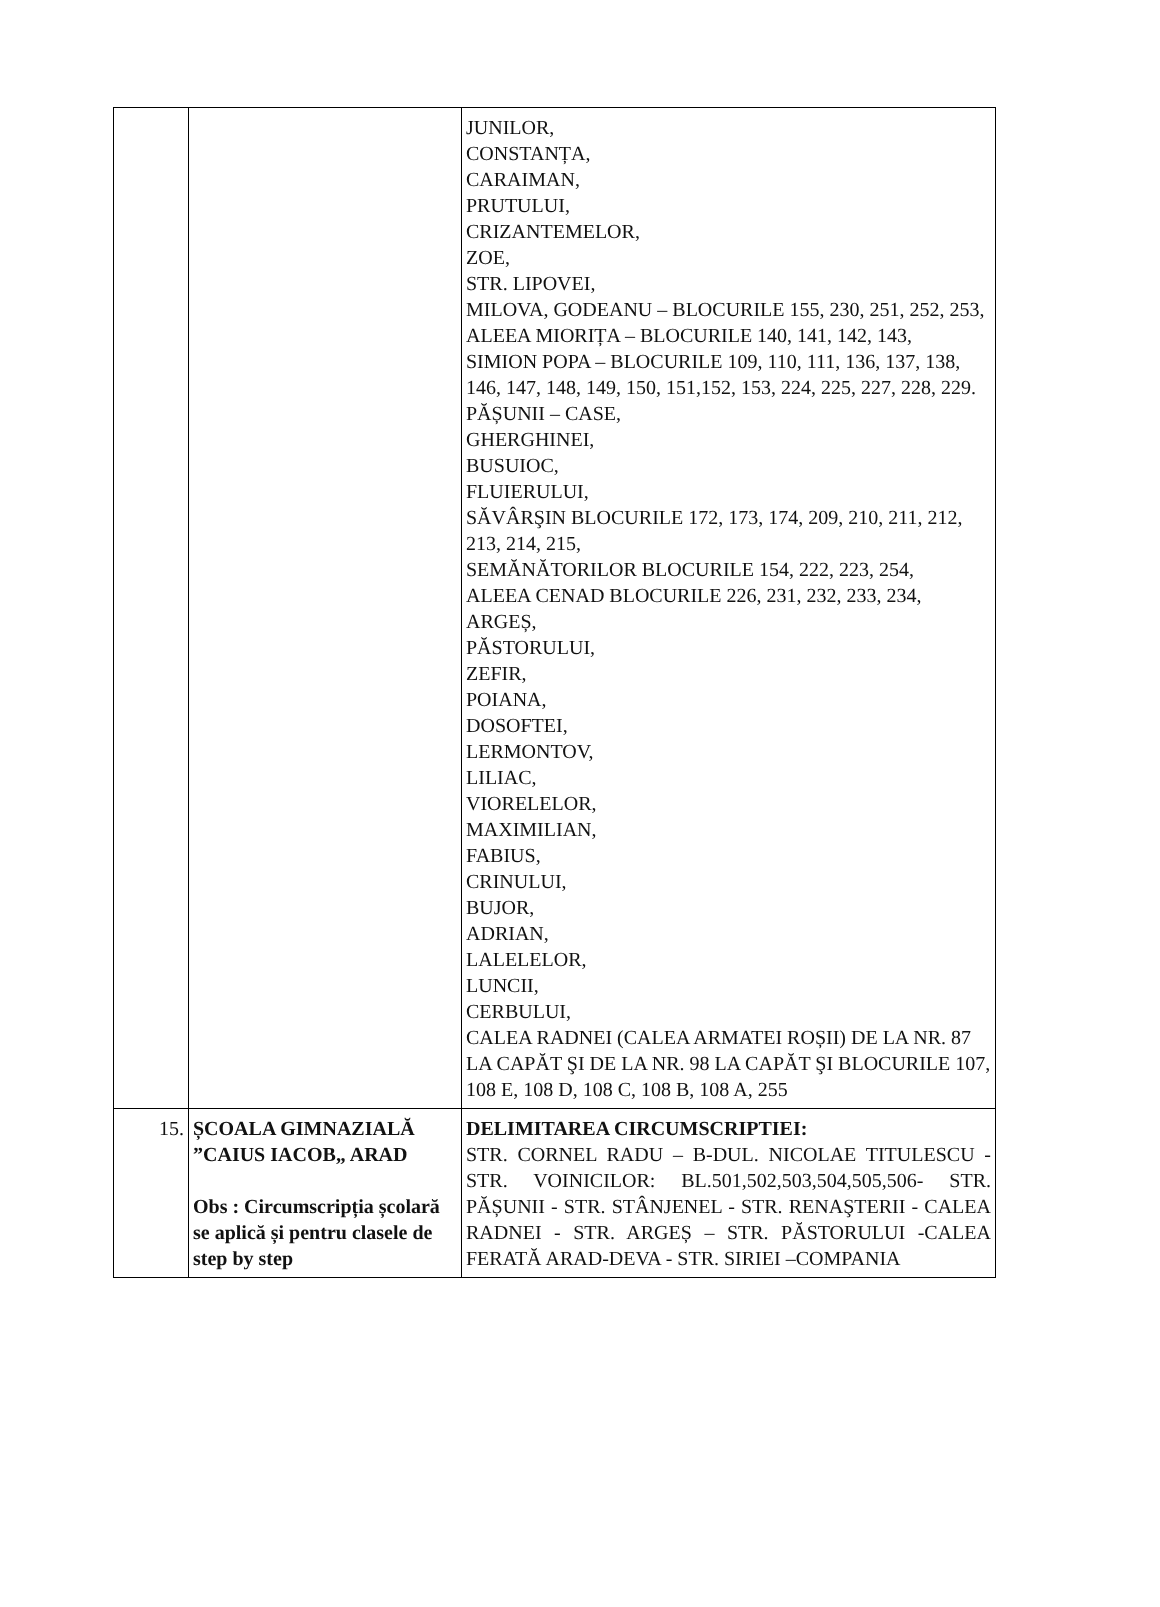| | | JUNILOR, CONSTANȚA, CARAIMAN, PRUTULUI, CRIZANTEMELOR, ZOE, STR. LIPOVEI, MILOVA, GODEANU – BLOCURILE 155, 230, 251, 252, 253, ALEEA MIORIȚA – BLOCURILE 140, 141, 142, 143, SIMION POPA – BLOCURILE 109, 110, 111, 136, 137, 138, 146, 147, 148, 149, 150, 151,152, 153, 224, 225, 227, 228, 229. PĂȘUNII – CASE, GHERGHINEI, BUSUIOC, FLUIERULUI, SĂVÂRŞIN BLOCURILE 172, 173, 174, 209, 210, 211, 212, 213, 214, 215, SEMĂNĂTORILOR BLOCURILE 154, 222, 223, 254, ALEEA CENAD BLOCURILE 226, 231, 232, 233, 234, ARGEȘ, PĂSTORULUI, ZEFIR, POIANA, DOSOFTEI, LERMONTOV, LILIAC, VIORELELOR, MAXIMILIAN, FABIUS, CRINULUI, BUJOR, ADRIAN, LALELELOR, LUNCII, CERBULUI, CALEA RADNEI (CALEA ARMATEI ROȘII) DE LA NR. 87 LA CAPĂT ŞI DE LA NR. 98 LA CAPĂT ŞI BLOCURILE 107, 108 E, 108 D, 108 C, 108 B, 108 A, 255 |
| 15. | ȘCOALA GIMNAZIALĂ ”CAIUS IACOB„ ARAD Obs : Circumscripția școlară se aplică și pentru clasele de step by step | DELIMITAREA CIRCUMSCRIPTIEI: STR. CORNEL RADU – B-DUL. NICOLAE TITULESCU - STR. VOINICILOR: BL.501,502,503,504,505,506- STR. PĂȘUNII - STR. STÂNJENEL - STR. RENAŞTERII - CALEA RADNEI - STR. ARGEȘ – STR. PĂSTORULUI -CALEA FERATĂ ARAD-DEVA - STR. SIRIEI –COMPANIA |